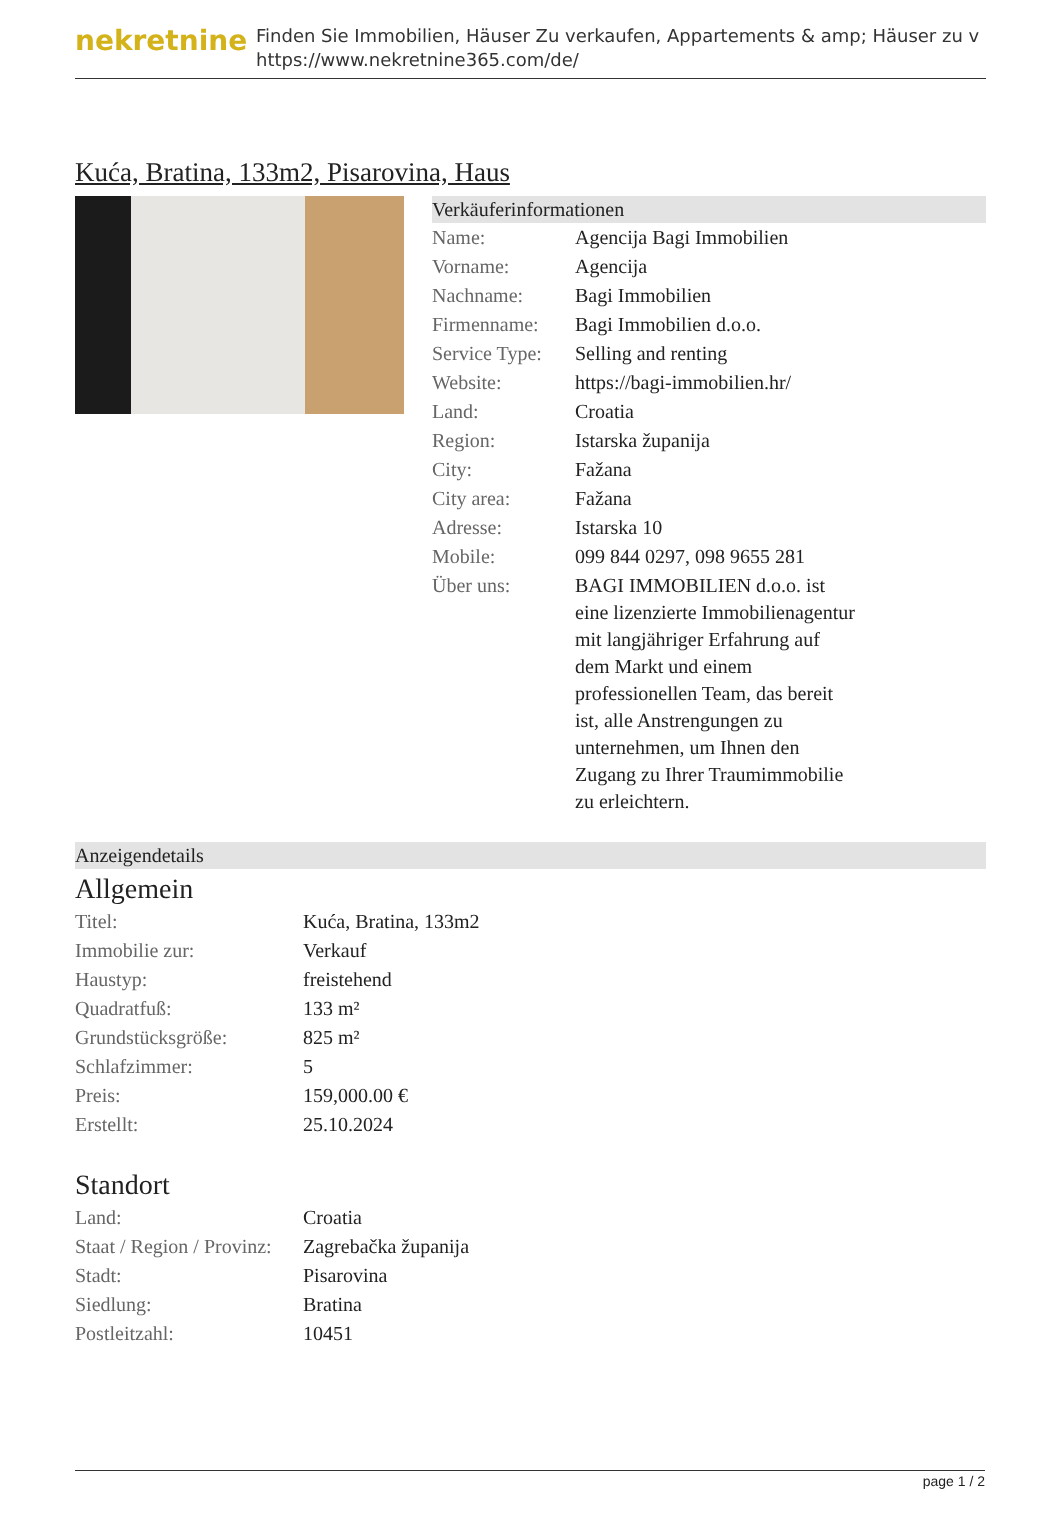nekretnine
Finden Sie Immobilien, Häuser Zu verkaufen, Appartements & amp; Häuser zu v
https://www.nekretnine365.com/de/
Kuća, Bratina, 133m2, Pisarovina, Haus
Verkäuferinformationen
| Name: | Agencija Bagi Immobilien |
| Vorname: | Agencija |
| Nachname: | Bagi Immobilien |
| Firmenname: | Bagi Immobilien d.o.o. |
| Service Type: | Selling and renting |
| Website: | https://bagi-immobilien.hr/ |
| Land: | Croatia |
| Region: | Istarska županija |
| City: | Fažana |
| City area: | Fažana |
| Adresse: | Istarska 10 |
| Mobile: | 099 844 0297, 098 9655 281 |
| Über uns: | BAGI IMMOBILIEN d.o.o. ist eine lizenzierte Immobilienagentur mit langjähriger Erfahrung auf dem Markt und einem professionellen Team, das bereit ist, alle Anstrengungen zu unternehmen, um Ihnen den Zugang zu Ihrer Traumimmobilie zu erleichtern. |
Anzeigendetails
Allgemein
| Titel: | Kuća, Bratina, 133m2 |
| Immobilie zur: | Verkauf |
| Haustyp: | freistehend |
| Quadratfuß: | 133 m² |
| Grundstücksgröße: | 825 m² |
| Schlafzimmer: | 5 |
| Preis: | 159,000.00 € |
| Erstellt: | 25.10.2024 |
Standort
| Land: | Croatia |
| Staat / Region / Provinz: | Zagrebačka županija |
| Stadt: | Pisarovina |
| Siedlung: | Bratina |
| Postleitzahl: | 10451 |
page 1 / 2